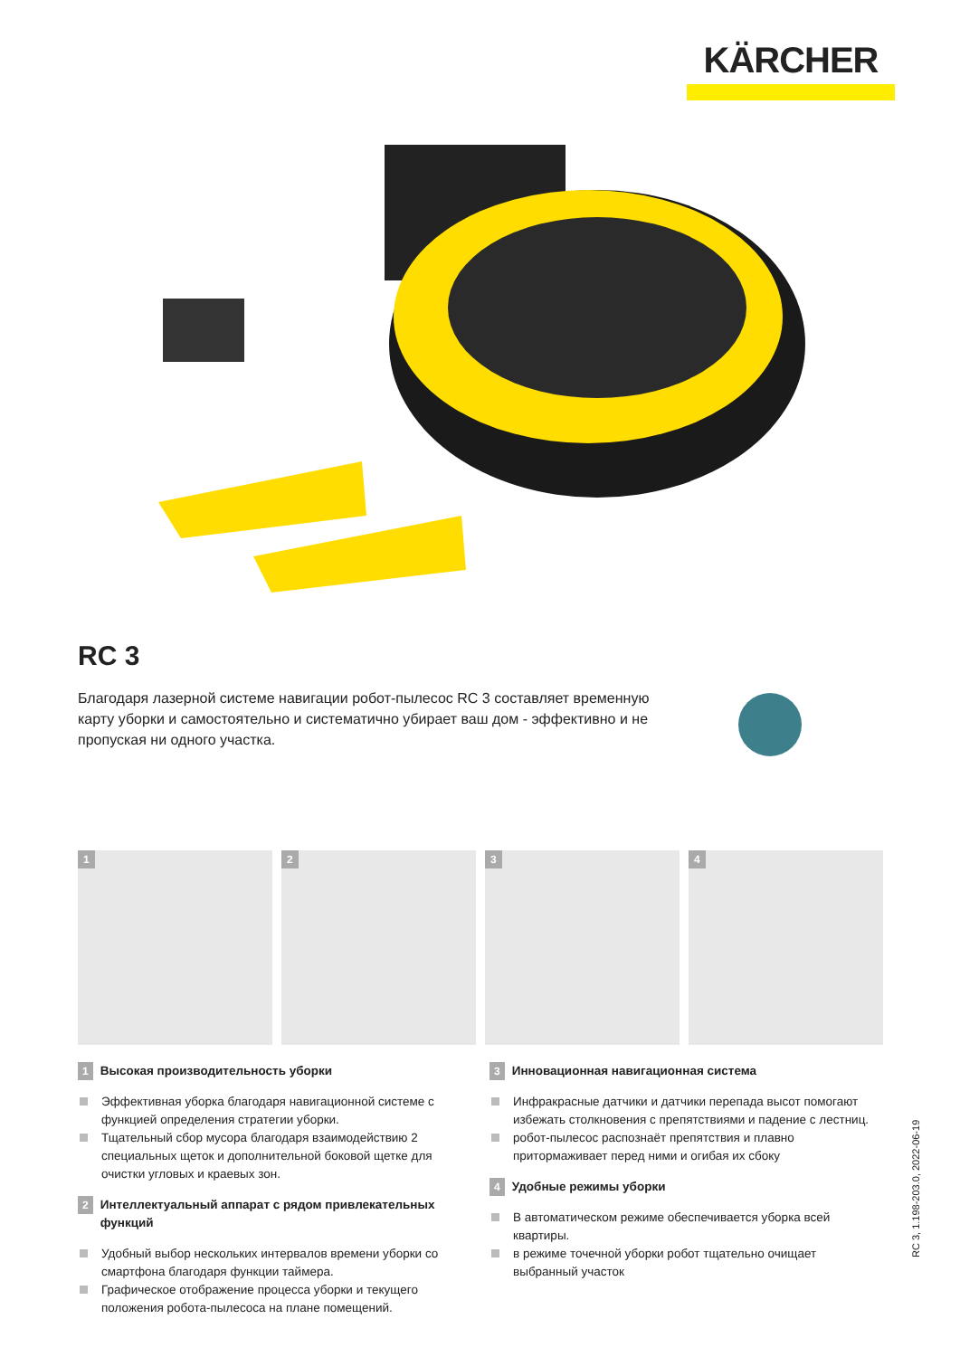KÄRCHER
RC 3
Благодаря лазерной системе навигации робот-пылесос RC 3 составляет временную карту уборки и самостоятельно и систематично убирает ваш дом - эффективно и не пропуская ни одного участка.
1
2
3
4
1 Высокая производительность уборки
Эффективная уборка благодаря навигационной системе с функцией определения стратегии уборки.
Тщательный сбор мусора благодаря взаимодействию 2 специальных щеток и дополнительной боковой щетке для очистки угловых и краевых зон.
2 Интеллектуальный аппарат с рядом привлекательных функций
Удобный выбор нескольких интервалов времени уборки со смартфона благодаря функции таймера.
Графическое отображение процесса уборки и текущего положения робота-пылесоса на плане помещений.
3 Инновационная навигационная система
Инфракрасные датчики и датчики перепада высот помогают избежать столкновения с препятствиями и падение с лестниц.
робот-пылесос распознаёт препятствия и плавно притормаживает перед ними и огибая их сбоку
4 Удобные режимы уборки
В автоматическом режиме обеспечивается уборка всей квартиры.
в режиме точечной уборки робот тщательно очищает выбранный участок
RC 3, 1.198-203.0, 2022-06-19